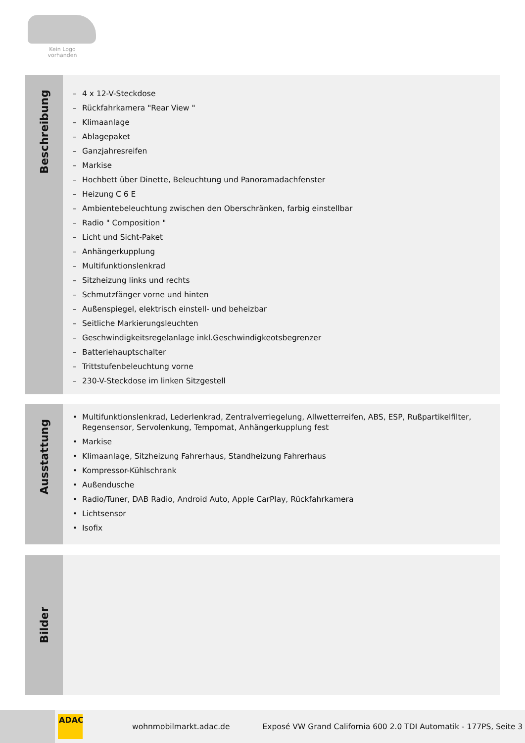Kein Logo
vorhanden
Beschreibung
– 4 x 12-V-Steckdose
– Rückfahrkamera "Rear View "
– Klimaanlage
– Ablagepaket
– Ganzjahresreifen
– Markise
– Hochbett über Dinette, Beleuchtung und Panoramadachfenster
– Heizung C 6 E
– Ambientebeleuchtung zwischen den Oberschränken, farbig einstellbar
– Radio " Composition "
– Licht und Sicht-Paket
– Anhängerkupplung
– Multifunktionslenkrad
– Sitzheizung links und rechts
– Schmutzfänger vorne und hinten
– Außenspiegel, elektrisch einstell- und beheizbar
– Seitliche Markierungsleuchten
– Geschwindigkeitsregelanlage inkl.Geschwindigkeotsbegrenzer
– Batteriehauptschalter
– Trittstufenbeleuchtung vorne
– 230-V-Steckdose im linken Sitzgestell
Ausstattung
• Multifunktionslenkrad, Lederlenkrad, Zentralverriegelung, Allwetterreifen, ABS, ESP, Rußpartikelfilter, Regensensor, Servolenkung, Tempomat, Anhängerkupplung fest
• Markise
• Klimaanlage, Sitzheizung Fahrerhaus, Standheizung Fahrerhaus
• Kompressor-Kühlschrank
• Außendusche
• Radio/Tuner, DAB Radio, Android Auto, Apple CarPlay, Rückfahrkamera
• Lichtsensor
• Isofix
Bilder
ADAC
wohnmobilmarkt.adac.de Exposé VW Grand California 600 2.0 TDI Automatik - 177PS, Seite 3